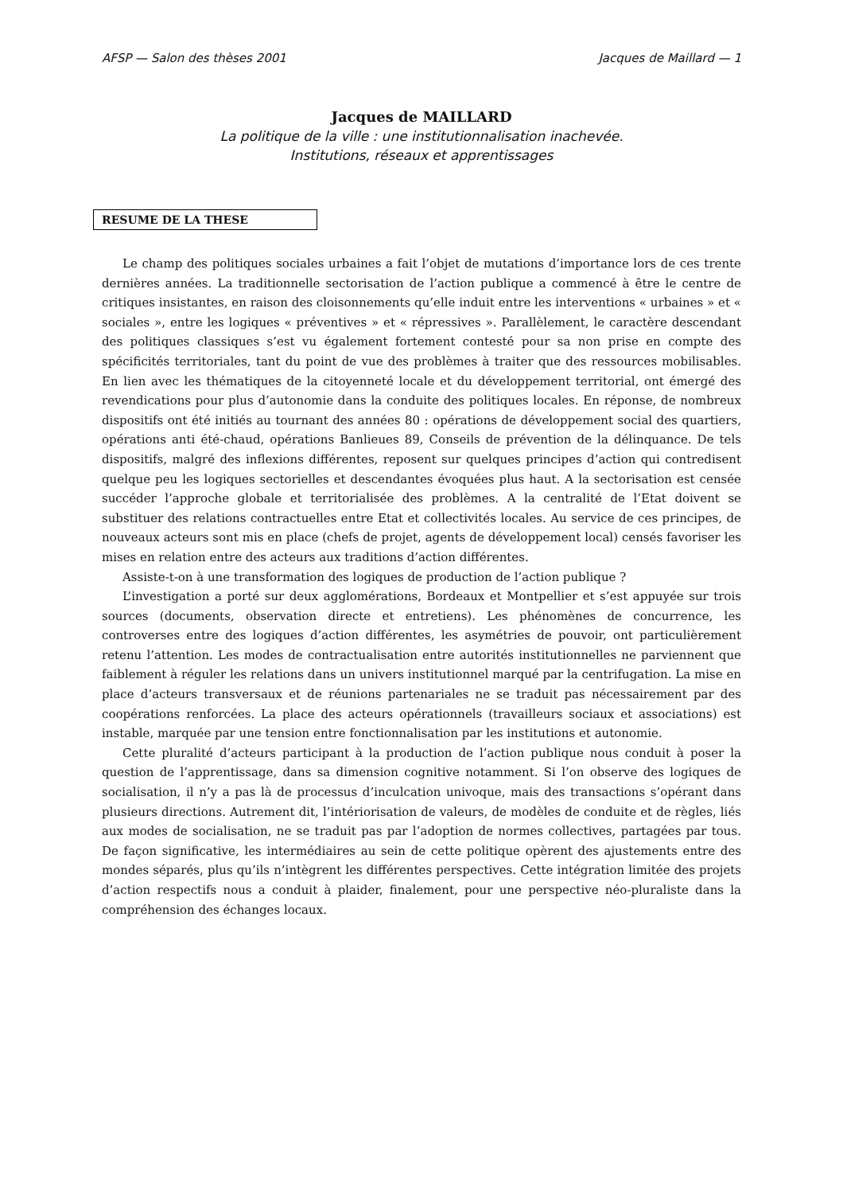AFSP — Salon des thèses 2001 Jacques de Maillard — 1
Jacques de MAILLARD
La politique de la ville : une institutionnalisation inachevée.
Institutions, réseaux et apprentissages
RESUME DE LA THESE
Le champ des politiques sociales urbaines a fait l’objet de mutations d’importance lors de ces trente dernières années. La traditionnelle sectorisation de l’action publique a commencé à être le centre de critiques insistantes, en raison des cloisonnements qu’elle induit entre les interventions « urbaines » et « sociales », entre les logiques « préventives » et « répressives ». Parallèlement, le caractère descendant des politiques classiques s’est vu également fortement contesté pour sa non prise en compte des spécificités territoriales, tant du point de vue des problèmes à traiter que des ressources mobilisables. En lien avec les thématiques de la citoyenneté locale et du développement territorial, ont émergé des revendications pour plus d’autonomie dans la conduite des politiques locales. En réponse, de nombreux dispositifs ont été initiés au tournant des années 80 : opérations de développement social des quartiers, opérations anti été-chaud, opérations Banlieues 89, Conseils de prévention de la délinquance. De tels dispositifs, malgré des inflexions différentes, reposent sur quelques principes d’action qui contredisent quelque peu les logiques sectorielles et descendantes évoquées plus haut. A la sectorisation est censée succéder l’approche globale et territorialisée des problèmes. A la centralité de l’Etat doivent se substituer des relations contractuelles entre Etat et collectivités locales. Au service de ces principes, de nouveaux acteurs sont mis en place (chefs de projet, agents de développement local) censés favoriser les mises en relation entre des acteurs aux traditions d’action différentes.
Assiste-t-on à une transformation des logiques de production de l’action publique ?
L’investigation a porté sur deux agglomérations, Bordeaux et Montpellier et s’est appuyée sur trois sources (documents, observation directe et entretiens). Les phénomènes de concurrence, les controverses entre des logiques d’action différentes, les asymétries de pouvoir, ont particulièrement retenu l’attention. Les modes de contractualisation entre autorités institutionnelles ne parviennent que faiblement à réguler les relations dans un univers institutionnel marqué par la centrifugation. La mise en place d’acteurs transversaux et de réunions partenariales ne se traduit pas nécessairement par des coopérations renforcées. La place des acteurs opérationnels (travailleurs sociaux et associations) est instable, marquée par une tension entre fonctionnalisation par les institutions et autonomie.
Cette pluralité d’acteurs participant à la production de l’action publique nous conduit à poser la question de l’apprentissage, dans sa dimension cognitive notamment. Si l’on observe des logiques de socialisation, il n’y a pas là de processus d’inculcation univoque, mais des transactions s’opérant dans plusieurs directions. Autrement dit, l’intériorisation de valeurs, de modèles de conduite et de règles, liés aux modes de socialisation, ne se traduit pas par l’adoption de normes collectives, partagées par tous. De façon significative, les intermédiaires au sein de cette politique opèrent des ajustements entre des mondes séparés, plus qu’ils n’intègrent les différentes perspectives. Cette intégration limitée des projets d’action respectifs nous a conduit à plaider, finalement, pour une perspective néo-pluraliste dans la compréhension des échanges locaux.